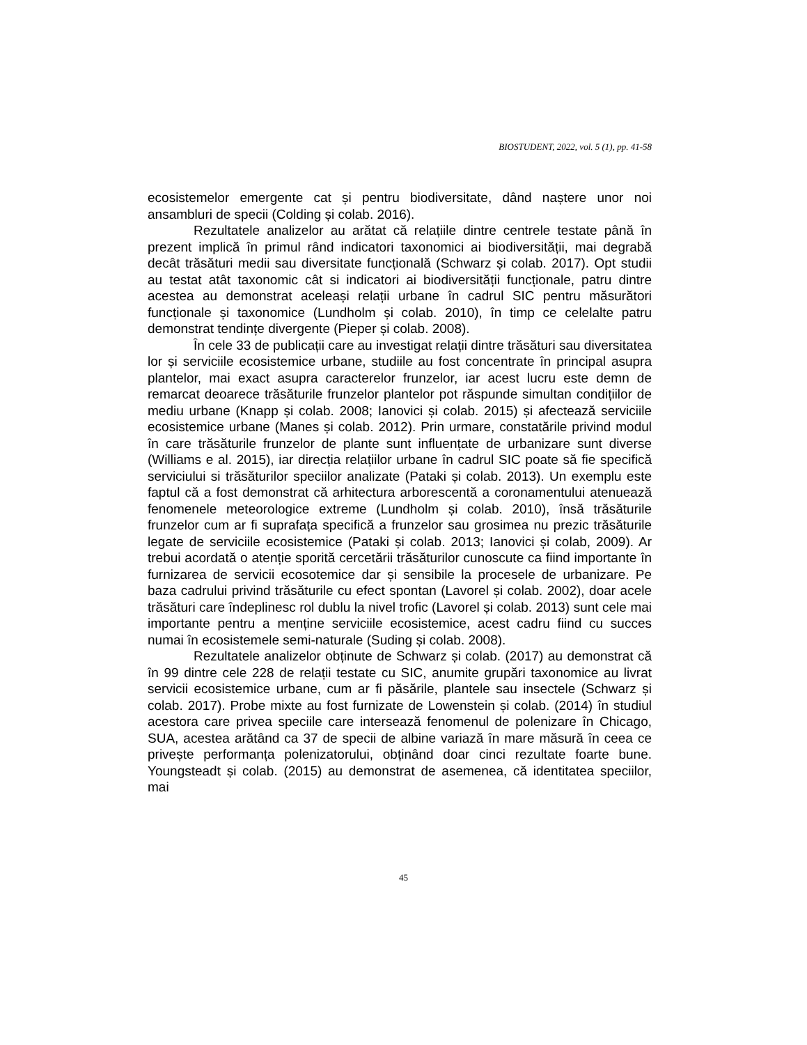BIOSTUDENT, 2022, vol. 5 (1), pp. 41-58
ecosistemelor emergente cat și pentru biodiversitate, dând naștere unor noi ansambluri de specii (Colding și colab. 2016).
Rezultatele analizelor au arătat că relațiile dintre centrele testate până în prezent implică în primul rând indicatori taxonomici ai biodiversității, mai degrabă decât trăsături medii sau diversitate funcțională (Schwarz și colab. 2017). Opt studii au testat atât taxonomic cât si indicatori ai biodiversității funcționale, patru dintre acestea au demonstrat aceleași relații urbane în cadrul SIC pentru măsurători funcționale și taxonomice (Lundholm și colab. 2010), în timp ce celelalte patru demonstrat tendințe divergente (Pieper și colab. 2008).
În cele 33 de publicații care au investigat relații dintre trăsături sau diversitatea lor și serviciile ecosistemice urbane, studiile au fost concentrate în principal asupra plantelor, mai exact asupra caracterelor frunzelor, iar acest lucru este demn de remarcat deoarece trăsăturile frunzelor plantelor pot răspunde simultan condițiilor de mediu urbane (Knapp și colab. 2008; Ianovici și colab. 2015) și afectează serviciile ecosistemice urbane (Manes și colab. 2012). Prin urmare, constatările privind modul în care trăsăturile frunzelor de plante sunt influențate de urbanizare sunt diverse (Williams e al. 2015), iar direcția relațiilor urbane în cadrul SIC poate să fie specifică serviciului si trăsăturilor speciilor analizate (Pataki și colab. 2013). Un exemplu este faptul că a fost demonstrat că arhitectura arborescentă a coronamentului atenuează fenomenele meteorologice extreme (Lundholm și colab. 2010), însă trăsăturile frunzelor cum ar fi suprafața specifică a frunzelor sau grosimea nu prezic trăsăturile legate de serviciile ecosistemice (Pataki și colab. 2013; Ianovici și colab, 2009). Ar trebui acordată o atenție sporită cercetării trăsăturilor cunoscute ca fiind importante în furnizarea de servicii ecosotemice dar și sensibile la procesele de urbanizare. Pe baza cadrului privind trăsăturile cu efect spontan (Lavorel și colab. 2002), doar acele trăsături care îndeplinesc rol dublu la nivel trofic (Lavorel și colab. 2013) sunt cele mai importante pentru a menține serviciile ecosistemice, acest cadru fiind cu succes numai în ecosistemele semi-naturale (Suding și colab. 2008).
Rezultatele analizelor obținute de Schwarz și colab. (2017) au demonstrat că în 99 dintre cele 228 de relații testate cu SIC, anumite grupări taxonomice au livrat servicii ecosistemice urbane, cum ar fi păsările, plantele sau insectele (Schwarz și colab. 2017). Probe mixte au fost furnizate de Lowenstein și colab. (2014) în studiul acestora care privea speciile care intersează fenomenul de polenizare în Chicago, SUA, acestea arătând ca 37 de specii de albine variază în mare măsură în ceea ce privește performanța polenizatorului, obținând doar cinci rezultate foarte bune. Youngsteadt și colab. (2015) au demonstrat de asemenea, că identitatea speciilor, mai
45